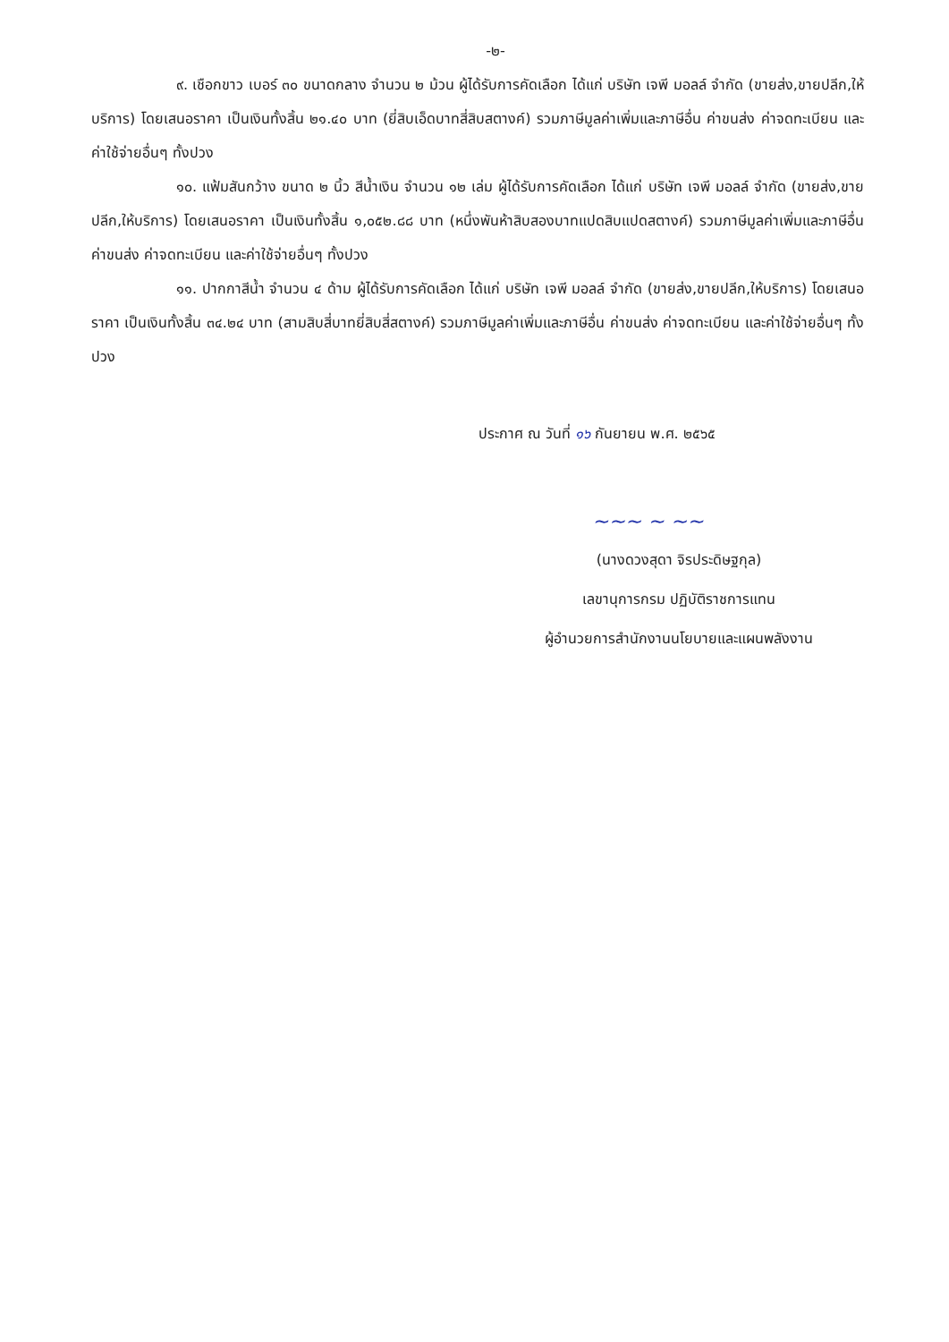-๒-
๙. เชือกขาว เบอร์ ๓๐ ขนาดกลาง จำนวน ๒ ม้วน ผู้ได้รับการคัดเลือก ได้แก่ บริษัท เจพี มอลล์ จำกัด (ขายส่ง,ขายปลีก,ให้บริการ) โดยเสนอราคา เป็นเงินทั้งสิ้น ๒๑.๔๐ บาท (ยี่สิบเอ็ดบาทสี่สิบสตางค์) รวมภาษีมูลค่าเพิ่มและภาษีอื่น ค่าขนส่ง ค่าจดทะเบียน และค่าใช้จ่ายอื่นๆ ทั้งปวง
๑๐. แฟ้มสันกว้าง ขนาด ๒ นิ้ว สีน้ำเงิน จำนวน ๑๒ เล่ม ผู้ได้รับการคัดเลือก ได้แก่ บริษัท เจพี มอลล์ จำกัด (ขายส่ง,ขายปลีก,ให้บริการ) โดยเสนอราคา เป็นเงินทั้งสิ้น ๑,๐๕๒.๘๘ บาท (หนึ่งพันห้าสิบสองบาทแปดสิบแปดสตางค์) รวมภาษีมูลค่าเพิ่มและภาษีอื่น ค่าขนส่ง ค่าจดทะเบียน และค่าใช้จ่ายอื่นๆ ทั้งปวง
๑๑. ปากกาสีน้ำ จำนวน ๔ ด้าม ผู้ได้รับการคัดเลือก ได้แก่ บริษัท เจพี มอลล์ จำกัด (ขายส่ง,ขายปลีก,ให้บริการ) โดยเสนอราคา เป็นเงินทั้งสิ้น ๓๔.๒๔ บาท (สามสิบสี่บาทยี่สิบสี่สตางค์) รวมภาษีมูลค่าเพิ่มและภาษีอื่น ค่าขนส่ง ค่าจดทะเบียน และค่าใช้จ่ายอื่นๆ ทั้งปวง
ประกาศ ณ วันที่ ๑๖ กันยายน พ.ศ. ๒๕๖๕
~~~ ~ ~~
(นางดวงสุดา จิรประดิษฐกุล)
เลขานุการกรม ปฏิบัติราชการแทน
ผู้อำนวยการสำนักงานนโยบายและแผนพลังงาน